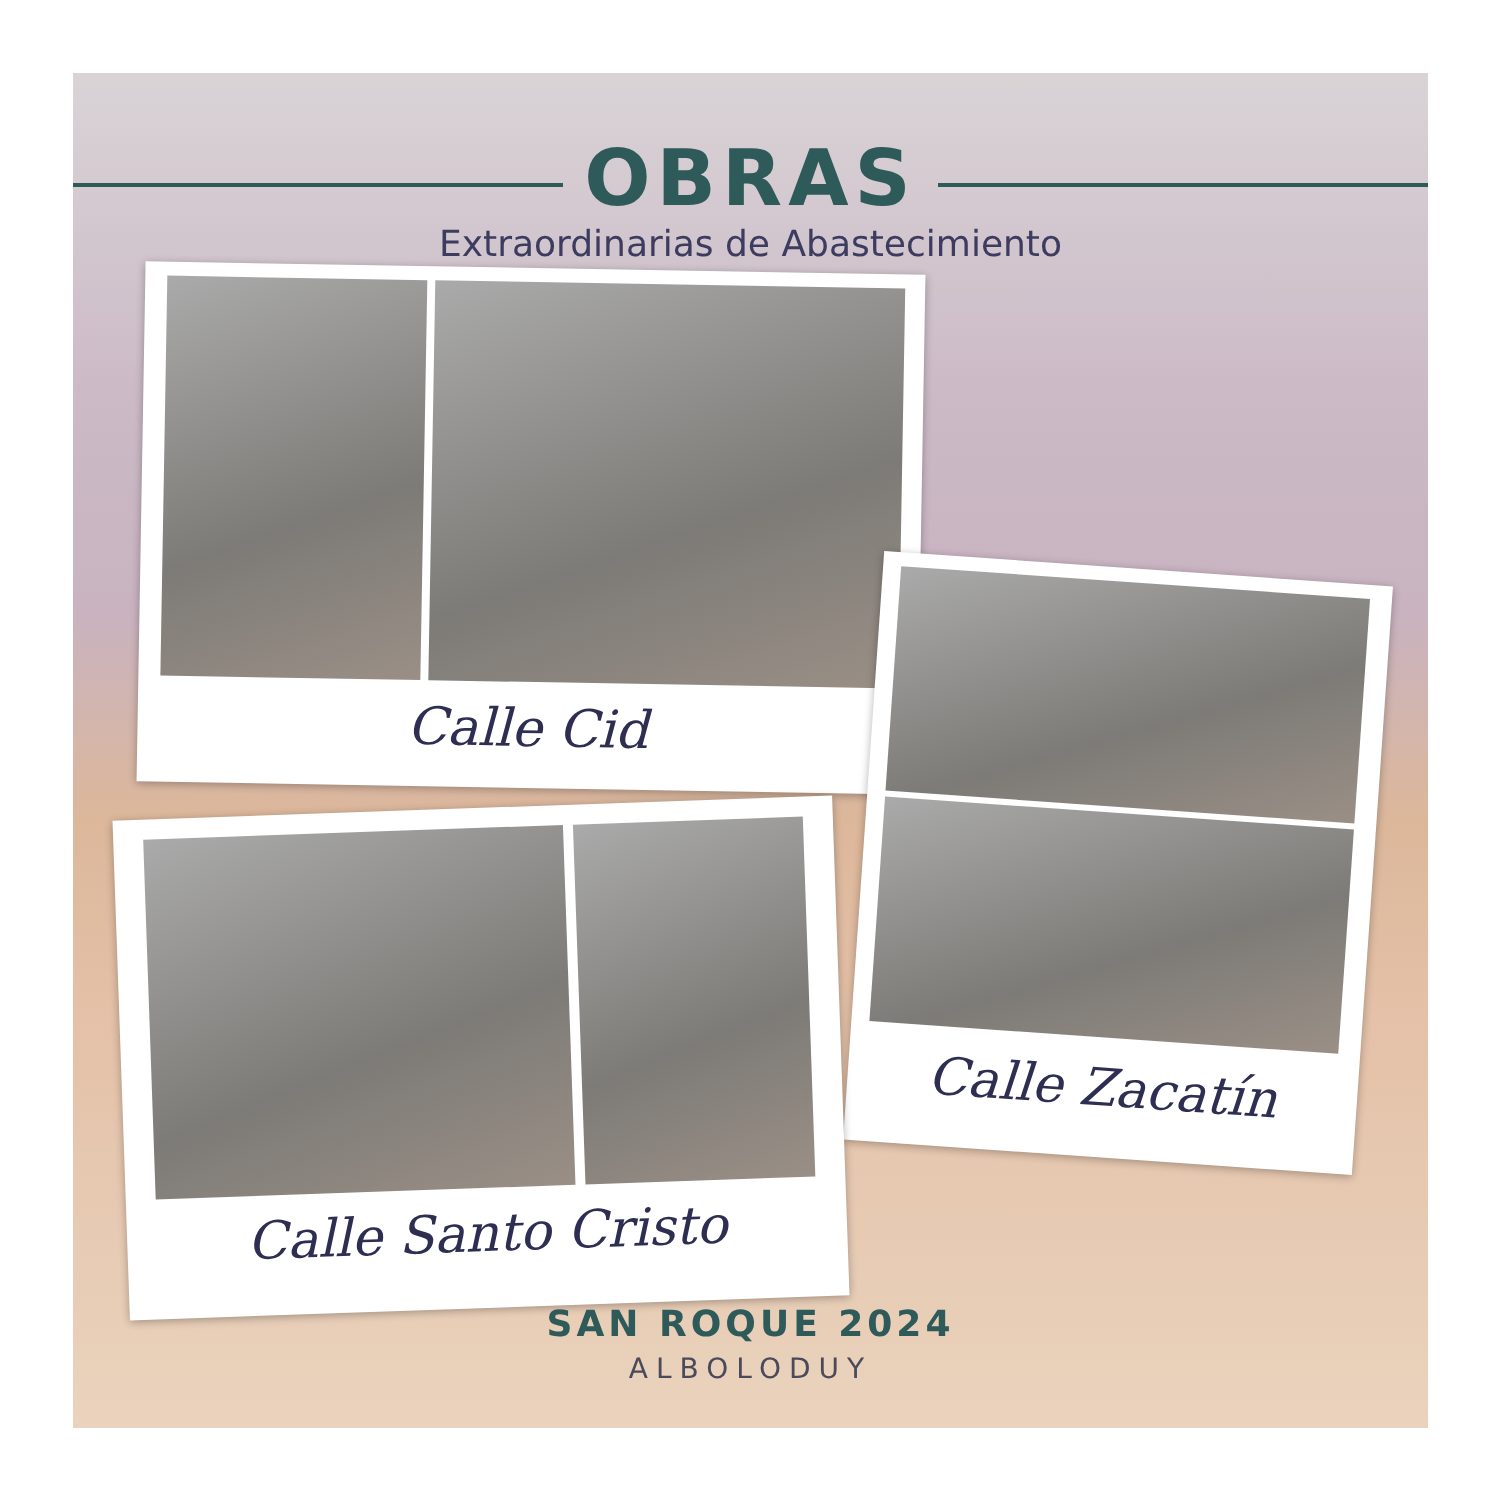OBRAS
Extraordinarias de Abastecimiento
Calle Cid
Calle Zacatín
Calle Santo Cristo
SAN ROQUE 2024
ALBOLODUY